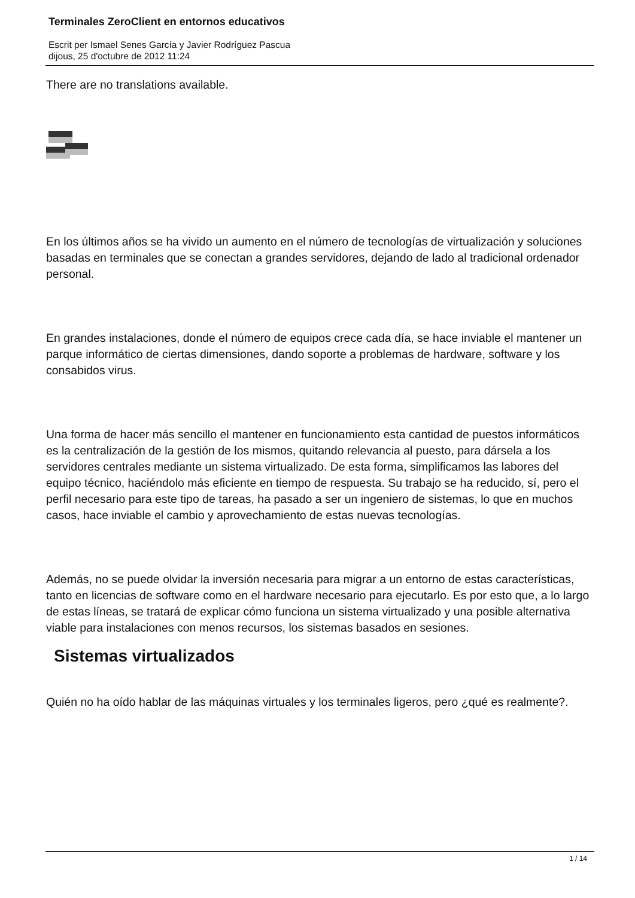Terminales ZeroClient en entornos educativos
Escrit per Ismael Senes García y Javier Rodríguez Pascua
dijous, 25 d'octubre de 2012 11:24
There are no translations available.
En los últimos años se ha vivido un aumento en el número de tecnologías de virtualización y soluciones basadas en terminales que se conectan a grandes servidores, dejando de lado al tradicional ordenador personal.
En grandes instalaciones, donde el número de equipos crece cada día, se hace inviable el mantener un parque informático de ciertas dimensiones, dando soporte a problemas de hardware, software y los consabidos virus.
Una forma de hacer más sencillo el mantener en funcionamiento esta cantidad de puestos informáticos es la centralización de la gestión de los mismos, quitando relevancia al puesto, para dársela a los servidores centrales mediante un sistema virtualizado. De esta forma, simplificamos las labores del equipo técnico, haciéndolo más eficiente en tiempo de respuesta. Su trabajo se ha reducido, sí, pero el perfil necesario para este tipo de tareas, ha pasado a ser un ingeniero de sistemas, lo que en muchos casos, hace inviable el cambio y aprovechamiento de estas nuevas tecnologías.
Además, no se puede olvidar la inversión necesaria para migrar a un entorno de estas características, tanto en licencias de software como en el hardware necesario para ejecutarlo. Es por esto que, a lo largo de estas líneas, se tratará de explicar cómo funciona un sistema virtualizado y una posible alternativa viable para instalaciones con menos recursos, los sistemas basados en sesiones.
Sistemas virtualizados
Quién no ha oído hablar de las máquinas virtuales y los terminales ligeros, pero ¿qué es realmente?.
1 / 14